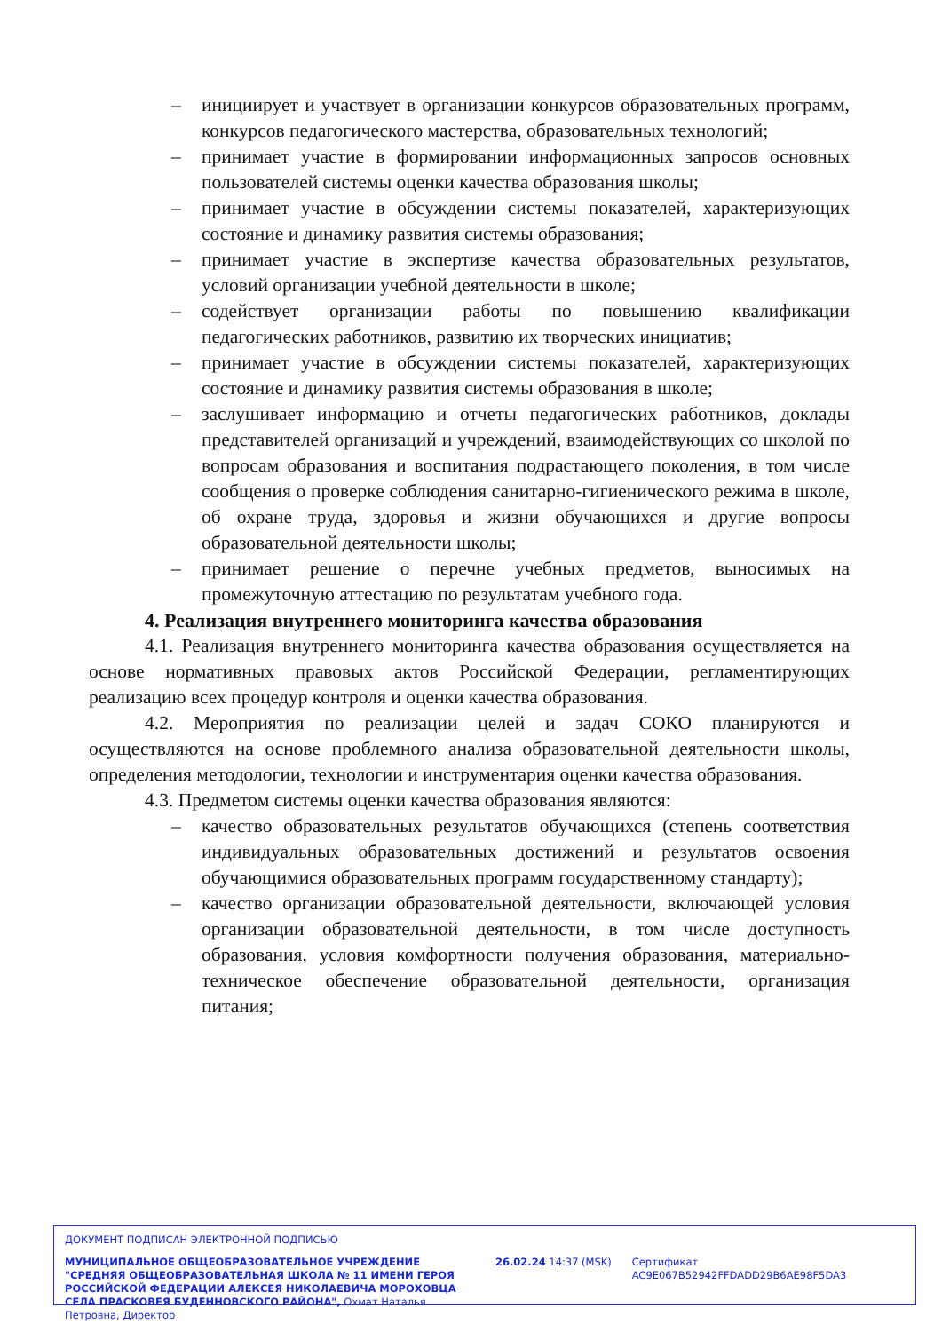– инициирует и участвует в организации конкурсов образовательных программ, конкурсов педагогического мастерства, образовательных технологий;
– принимает участие в формировании информационных запросов основных пользователей системы оценки качества образования школы;
– принимает участие в обсуждении системы показателей, характеризующих состояние и динамику развития системы образования;
– принимает участие в экспертизе качества образовательных результатов, условий организации учебной деятельности в школе;
– содействует организации работы по повышению квалификации педагогических работников, развитию их творческих инициатив;
– принимает участие в обсуждении системы показателей, характеризующих состояние и динамику развития системы образования в школе;
– заслушивает информацию и отчеты педагогических работников, доклады представителей организаций и учреждений, взаимодействующих со школой по вопросам образования и воспитания подрастающего поколения, в том числе сообщения о проверке соблюдения санитарно-гигиенического режима в школе, об охране труда, здоровья и жизни обучающихся и другие вопросы образовательной деятельности школы;
– принимает решение о перечне учебных предметов, выносимых на промежуточную аттестацию по результатам учебного года.
4. Реализация внутреннего мониторинга качества образования
4.1. Реализация внутреннего мониторинга качества образования осуществляется на основе нормативных правовых актов Российской Федерации, регламентирующих реализацию всех процедур контроля и оценки качества образования.
4.2. Мероприятия по реализации целей и задач СОКО планируются и осуществляются на основе проблемного анализа образовательной деятельности школы, определения методологии, технологии и инструментария оценки качества образования.
4.3. Предметом системы оценки качества образования являются:
– качество образовательных результатов обучающихся (степень соответствия индивидуальных образовательных достижений и результатов освоения обучающимися образовательных программ государственному стандарту);
– качество организации образовательной деятельности, включающей условия организации образовательной деятельности, в том числе доступность образования, условия комфортности получения образования, материально-техническое обеспечение образовательной деятельности, организация питания;
ДОКУМЕНТ ПОДПИСАН ЭЛЕКТРОННОЙ ПОДПИСЬЮ
МУНИЦИПАЛЬНОЕ ОБЩЕОБРАЗОВАТЕЛЬНОЕ УЧРЕЖДЕНИЕ "СРЕДНЯЯ ОБЩЕОБРАЗОВАТЕЛЬНАЯ ШКОЛА № 11 ИМЕНИ ГЕРОЯ РОССИЙСКОЙ ФЕДЕРАЦИИ АЛЕКСЕЯ НИКОЛАЕВИЧА МОРОХОВЦА СЕЛА ПРАСКОВЕЯ БУДЕННОВСКОГО РАЙОНА", Охмат Наталья Петровна, Директор
26.02.24 14:37 (MSK) Сертификат AC9E067B52942FFDADD29B6AE98F5DA3